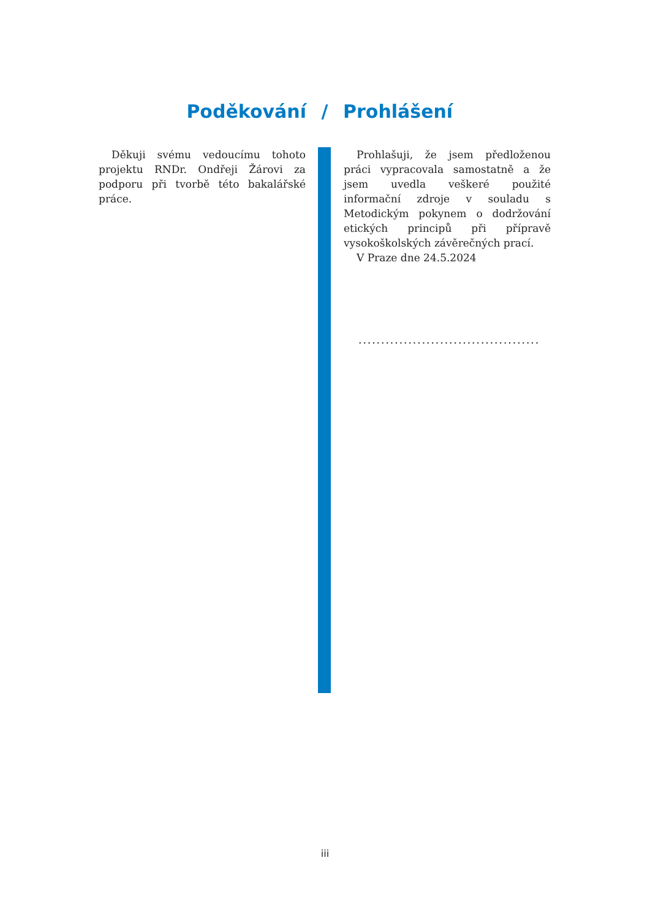Poděkování / Prohlášení
Děkuji svému vedoucímu tohoto projektu RNDr. Ondřeji Žárovi za podporu při tvorbě této bakalářské práce.
Prohlašuji, že jsem předloženou práci vypracovala samostatně a že jsem uvedla veškeré použité informační zdroje v souladu s Metodickým pokynem o dodržování etických principů při přípravě vysokoškolských závěrečných prací.
V Praze dne 24.5.2024
........................................
iii